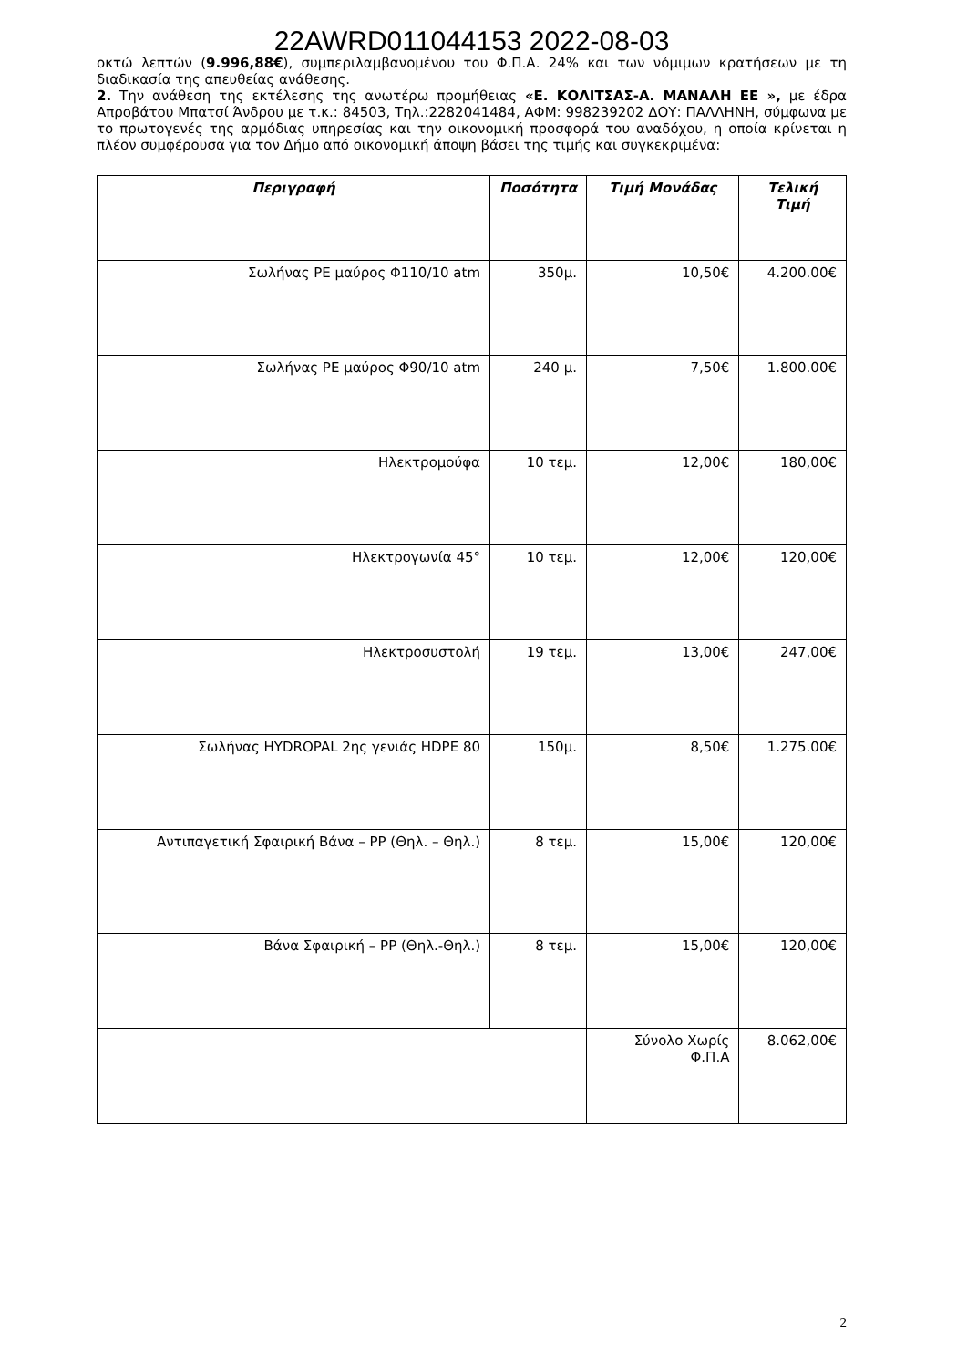22AWRD011044153 2022-08-03
οκτώ λεπτών (9.996,88€), συμπεριλαμβανομένου του Φ.Π.Α. 24% και των νόμιμων κρατήσεων με τη διαδικασία της απευθείας ανάθεσης.
2. Την ανάθεση της εκτέλεσης της ανωτέρω προμήθειας «Ε. ΚΟΛΙΤΣΑΣ-Α. ΜΑΝΑΛΗ ΕΕ », με έδρα Απροβάτου Μπατσί Άνδρου με τ.κ.: 84503, Τηλ.:2282041484, ΑΦΜ: 998239202 ΔΟΥ: ΠΑΛΛΗΝΗ, σύμφωνα με το πρωτογενές της αρμόδιας υπηρεσίας και την οικονομική προσφορά του αναδόχου, η οποία κρίνεται η πλέον συμφέρουσα για τον Δήμο από οικονομική άποψη βάσει της τιμής και συγκεκριμένα:
| Περιγραφή | Ποσότητα | Τιμή Μονάδας | Τελική Τιμή |
| --- | --- | --- | --- |
| Σωλήνας ΡΕ μαύρος Φ110/10 atm | 350μ. | 10,50€ | 4.200.00€ |
| Σωλήνας ΡΕ μαύρος Φ90/10 atm | 240 μ. | 7,50€ | 1.800.00€ |
| Ηλεκτρομούφα | 10 τεμ. | 12,00€ | 180,00€ |
| Ηλεκτρογωνία 45° | 10 τεμ. | 12,00€ | 120,00€ |
| Ηλεκτροσυστολή | 19 τεμ. | 13,00€ | 247,00€ |
| Σωλήνας HYDROPAL 2ης γενιάς HDPE 80 | 150μ. | 8,50€ | 1.275.00€ |
| Αντιπαγετική Σφαιρική Βάνα – PP (Θηλ. – Θηλ.) | 8 τεμ. | 15,00€ | 120,00€ |
| Βάνα Σφαιρική – PP (Θηλ.-Θηλ.) | 8 τεμ. | 15,00€ | 120,00€ |
| | | Σύνολο Χωρίς Φ.Π.Α | 8.062,00€ |
2